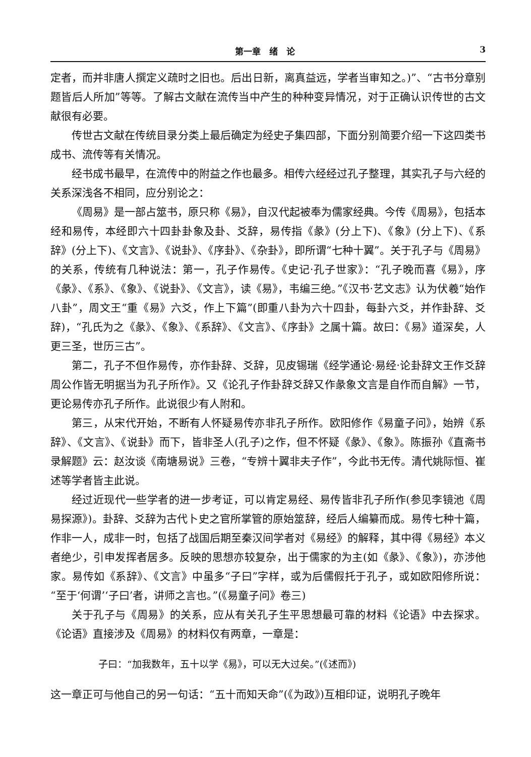第一章　绪　论 3
定者，而并非唐人撰定义疏时之旧也。后出日新，离真益远，学者当审知之。)”、“古书分章别题皆后人所加”等等。了解古文献在流传当中产生的种种变异情况，对于正确认识传世的古文献很有必要。
传世古文献在传统目录分类上最后确定为经史子集四部，下面分别简要介绍一下这四类书成书、流传等有关情况。
经书成书最早，在流传中的附益之作也最多。相传六经经过孔子整理，其实孔子与六经的关系深浅各不相同，应分别论之：
《周易》是一部占筮书，原只称《易》，自汉代起被奉为儒家经典。今传《周易》，包括本经和易传，本经即六十四卦卦象及卦、爻辞，易传指《彖》(分上下)、《象》(分上下)、《系辞》(分上下)、《文言》、《说卦》、《序卦》、《杂卦》，即所谓“七种十翼”。关于孔子与《周易》的关系，传统有几种说法：第一，孔子作易传。《史记·孔子世家》：“孔子晚而喜《易》，序《彖》、《系》、《象》、《说卦》、《文言》，读《易》，韦编三绝。”《汉书·艺文志》认为伏羲“始作八卦”，周文王“重《易》六爻，作上下篇”(即重八卦为六十四卦，每卦六爻，并作卦辞、爻辞)，“孔氏为之《彖》、《象》、《系辞》、《文言》、《序卦》之属十篇。故曰：《易》道深矣，人更三圣，世历三古”。
第二，孔子不但作易传，亦作卦辞、爻辞，见皮锡瑞《经学通论·易经·论卦辞文王作爻辞周公作皆无明据当为孔子所作》。又《论孔子作卦辞爻辞又作彖象文言是自作而自解》一节，更论易传亦孔子所作。此说很少有人附和。
第三，从宋代开始，不断有人怀疑易传亦非孔子所作。欧阳修作《易童子问》，始辨《系辞》、《文言》、《说卦》而下，皆非圣人(孔子)之作，但不怀疑《彖》、《象》。陈振孙《直斋书录解题》云：赵汝谈《南塘易说》三卷，“专辨十翼非夫子作”，今此书无传。清代姚际恒、崔述等学者皆主此说。
经过近现代一些学者的进一步考证，可以肯定易经、易传皆非孔子所作(参见李镜池《周易探源》)。卦辞、爻辞为古代卜史之官所掌管的原始筮辞，经后人编纂而成。易传七种十篇，作非一人，成非一时，包括了战国后期至秦汉间学者对《易经》的解释，其中得《易经》本义者绝少，引申发挥者居多。反映的思想亦较复杂，出于儒家的为主(如《彖》、《象》)，亦涉他家。易传如《系辞》、《文言》中虽多“子曰”字样，或为后儒假托于孔子，或如欧阳修所说：“至于‘何谓’‘子曰’者，讲师之言也。”(《易童子问》卷三)
关于孔子与《周易》的关系，应从有关孔子生平思想最可靠的材料《论语》中去探求。《论语》直接涉及《周易》的材料仅有两章，一章是：
子曰：“加我数年，五十以学《易》，可以无大过矣。”(《述而》)
这一章正可与他自己的另一句话：“五十而知天命”(《为政》)互相印证，说明孔子晚年